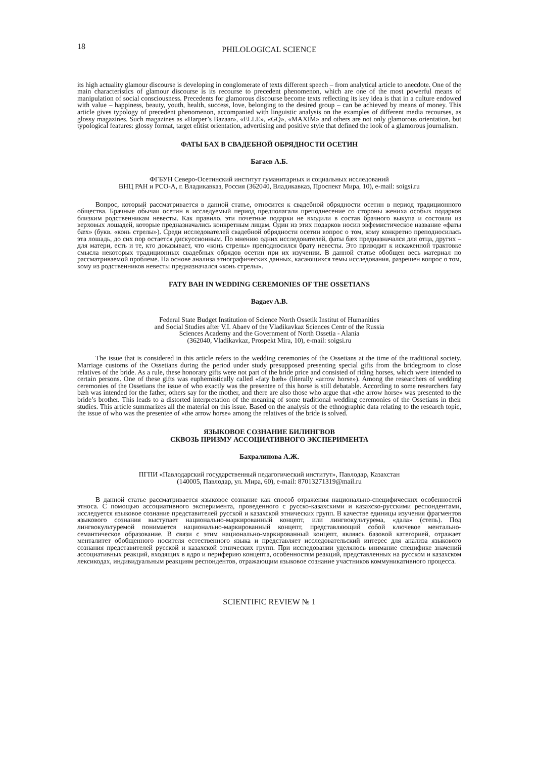18 PHILOLOGICAL SCIENCE
its high actuality glamour discourse is developing in conglomerate of texts different speech – from analytical article to anecdote. One of the main characteristics of glamour discourse is its recourse to precedent phenomenon, which are one of the most powerful means of manipulation of social consciousness. Precedents for glamorous discourse become texts reflecting its key idea is that in a culture endowed with value – happiness, beauty, youth, health, success, love, belonging to the desired group – can be achieved by means of money. This article gives typology of precedent phenomenon, accompanied with linguistic analysis on the examples of different media recourses, as glossy magazines. Such magazines as «Harper’s Bazaar», «ELLE», «GQ», «MAXIM» and others are not only glamorous orientation, but typological features: glossy format, target elitist orientation, advertising and positive style that defined the look of a glamorous journalism.
ФАТЫ БАХ В СВАДЕБНОЙ ОБРЯДНОСТИ ОСЕТИН
Багаев А.Б.
ФГБУН Северо-Осетинский институт гуманитарных и социальных исследований
ВНЦ РАН и РСО-А, г. Владикавказ, Россия (362040, Владикавказ, Проспект Мира, 10), e-mail: soigsi.ru
Вопрос, который рассматривается в данной статье, относится к свадебной обрядности осетин в период традиционного общества. Брачные обычаи осетин в исследуемый период предполагали преподнесение со стороны жениха особых подарков близким родственникам невесты. Как правило, эти почетные подарки не входили в состав брачного выкупа и состояли из верховых лошадей, которые предназначались конкретным лицам. Один из этих подарков носил эвфемистическое название «фаты бæх» (букв. «конь стрелы»). Среди исследователей свадебной обрядности осетин вопрос о том, кому конкретно преподносилась эта лошадь, до сих пор остается дискуссионным. По мнению одних исследователей, фаты бæх предназначался для отца, других – для матери, есть и те, кто доказывает, что «конь стрелы» преподносился брату невесты. Это приводит к искаженной трактовке смысла некоторых традиционных свадебных обрядов осетин при их изучении. В данной статье обобщен весь материал по рассматриваемой проблеме. На основе анализа этнографических данных, касающихся темы исследования, разрешен вопрос о том, кому из родственников невесты предназначался «конь стрелы».
FATY BAH IN WEDDING CEREMONIES OF THE OSSETIANS
Bagaev A.B.
Federal State Budget Institution of Science North Ossetik Institut of Humanities
and Social Studies after V.I. Abaev of the Vladikavkaz Sciences Centr of the Russia
Sciences Academy and the Government of North Ossetia - Alania
(362040, Vladikavkaz, Prospekt Mira, 10), e-mail: soigsi.ru
The issue that is considered in this article refers to the wedding ceremonies of the Ossetians at the time of the traditional society. Marriage customs of the Ossetians during the period under study presupposed presenting special gifts from the bridegroom to close relatives of the bride. As a rule, these honorary gifts were not part of the bride price and consisted of riding horses, which were intended to certain persons. One of these gifts was euphemistically called «faty bæh» (literally «arrow horse»). Among the researchers of wedding ceremonies of the Ossetians the issue of who exactly was the presentee of this horse is still debatable. According to some researchers faty bæh was intended for the father, others say for the mother, and there are also those who argue that «the arrow horse» was presented to the bride’s brother. This leads to a distorted interpretation of the meaning of some traditional wedding ceremonies of the Ossetians in their studies. This article summarizes all the material on this issue. Based on the analysis of the ethnographic data relating to the research topic, the issue of who was the presentee of «the arrow horse» among the relatives of the bride is solved.
ЯЗЫКОВОЕ СОЗНАНИЕ БИЛИНГВОВ
СКВОЗЬ ПРИЗМУ АССОЦИАТИВНОГО ЭКСПЕРИМЕНТА
Бахралинова А.Ж.
ПГПИ «Павлодарский государственный педагогический институт», Павлодар, Казахстан
(140005, Павлодар, ул. Мира, 60), e-mail: 87013271319@mail.ru
В данной статье рассматривается языковое сознание как способ отражения национально-специфических особенностей этноса. С помощью ассоциативного эксперимента, проведенного с русско-казахскими и казахско-русскими респондентами, исследуется языковое сознание представителей русской и казахской этнических групп. В качестве единицы изучения фрагментов языкового сознания выступает национально-маркированный концепт, или лингвокультурема, «дала» (степь). Под лингвокультуремой понимается национально-маркированный концепт, представляющий собой ключевое ментально-семантическое образование. В связи с этим национально-маркированный концепт, являясь базовой категорией, отражает менталитет обобщенного носителя естественного языка и представляет исследовательский интерес для анализа языкового сознания представителей русской и казахской этнических групп. При исследовании уделялось внимание специфике значений ассоциативных реакций, входящих в ядро и периферию концепта, особенностям реакций, представленных на русском и казахском лексикодах, индивидуальным реакциям респондентов, отражающим языковое сознание участников коммуникативного процесса.
SCIENTIFIC REVIEW № 1